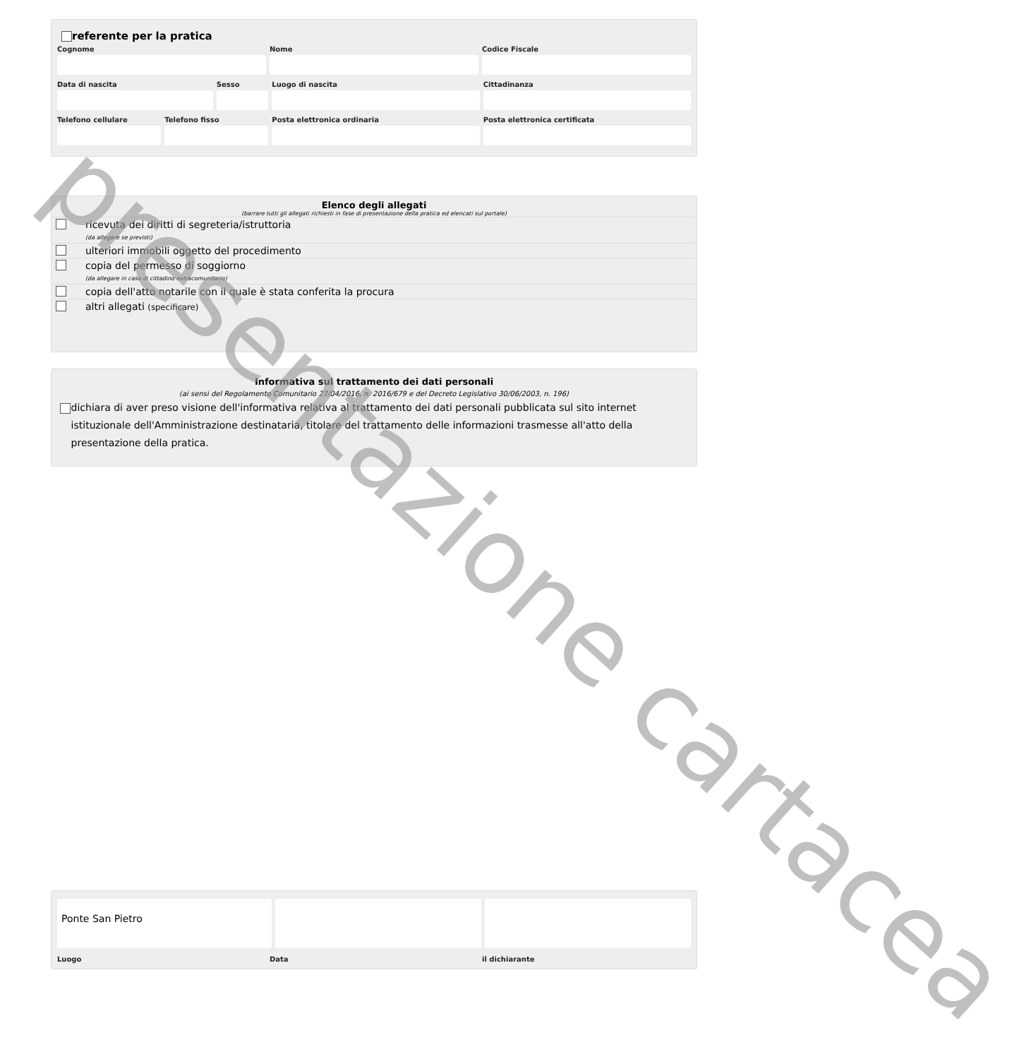referente per la pratica
Cognome Nome Codice Fiscale
Data di nascita Sesso Luogo di nascita Cittadinanza
Telefono cellulare Telefono fisso Posta elettronica ordinaria Posta elettronica certificata
Elenco degli allegati
(barrare tutti gli allegati richiesti in fase di presentazione della pratica ed elencati sul portale)
ricevuta dei diritti di segreteria/istruttoria
(da allegare se previsti)
ulteriori immobili oggetto del procedimento
copia del permesso di soggiorno
(da allegare in caso di cittadino extracomunitario)
copia dell'atto notarile con il quale è stata conferita la procura
altri allegati (specificare)
Informativa sul trattamento dei dati personali
(ai sensi del Regolamento Comunitario 27/04/2016, n. 2016/679 e del Decreto Legislativo 30/06/2003, n. 196)
dichiara di aver preso visione dell'informativa relativa al trattamento dei dati personali pubblicata sul sito internet istituzionale dell'Amministrazione destinataria, titolare del trattamento delle informazioni trasmesse all'atto della presentazione della pratica.
Ponte San Pietro
Luogo Data il dichiarante
presentazione cartacea